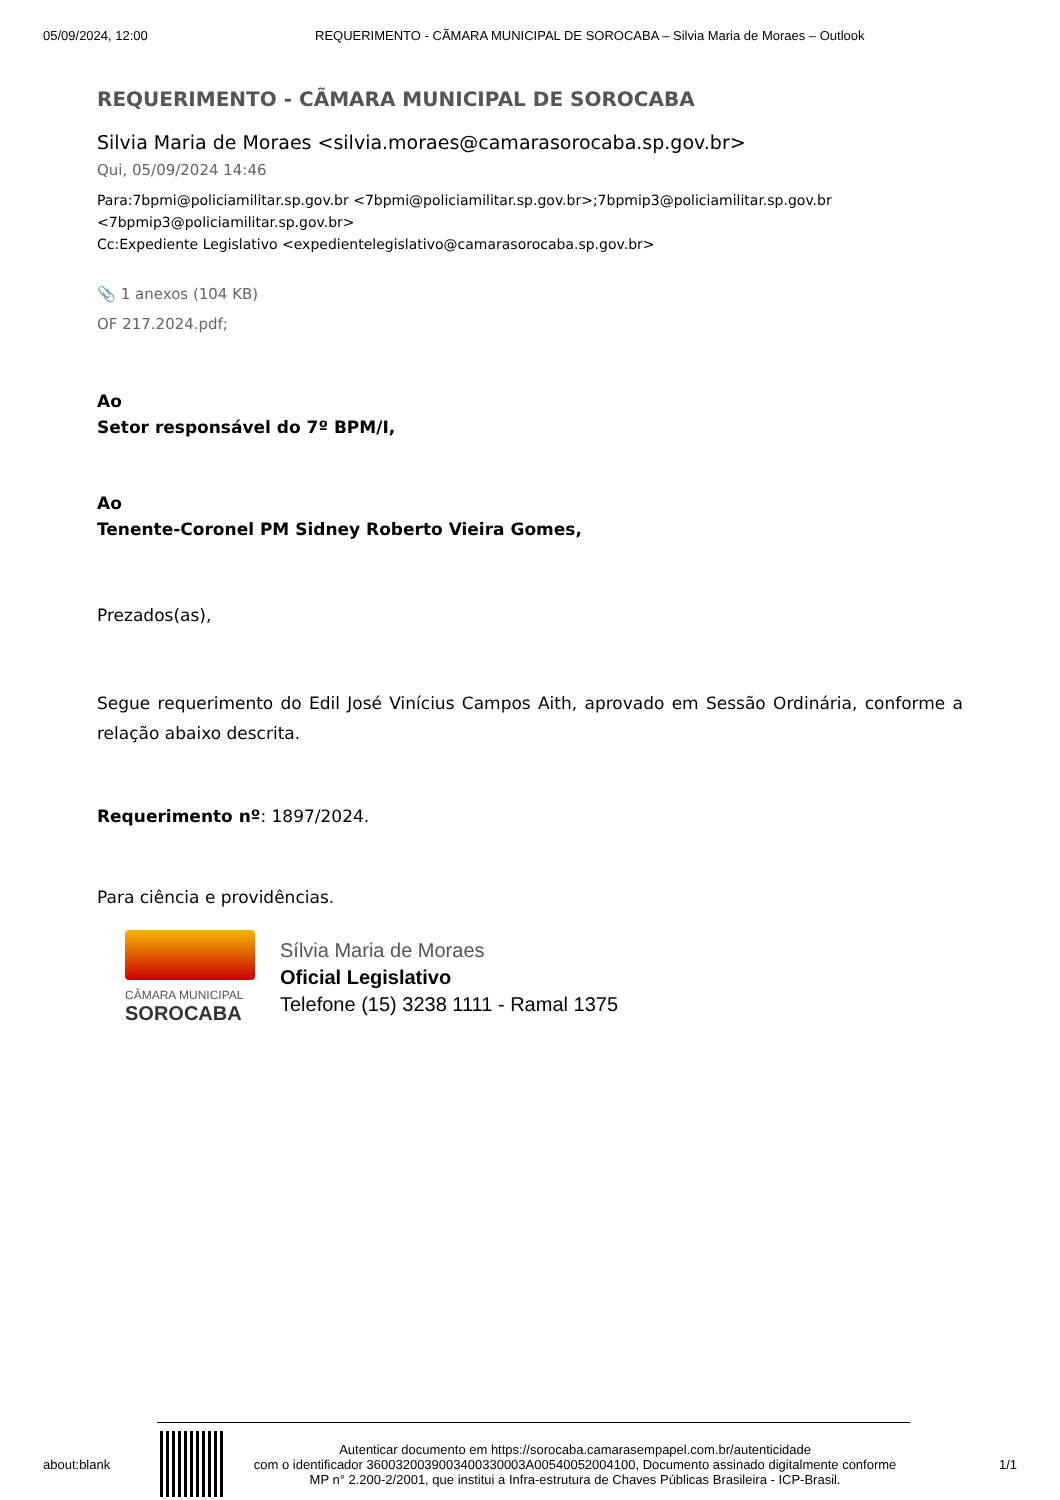05/09/2024, 12:00 REQUERIMENTO - CÃMARA MUNICIPAL DE SOROCABA – Silvia Maria de Moraes – Outlook
REQUERIMENTO - CÃMARA MUNICIPAL DE SOROCABA
Silvia Maria de Moraes <silvia.moraes@camarasorocaba.sp.gov.br>
Qui, 05/09/2024 14:46
Para:7bpmi@policiamilitar.sp.gov.br <7bpmi@policiamilitar.sp.gov.br>;7bpmip3@policiamilitar.sp.gov.br <7bpmip3@policiamilitar.sp.gov.br>
Cc:Expediente Legislativo <expedientelegislativo@camarasorocaba.sp.gov.br>
📎 1 anexos (104 KB)
OF 217.2024.pdf;
Ao
Setor responsável do 7º BPM/I,
Ao
Tenente-Coronel PM Sidney Roberto Vieira Gomes,
Prezados(as),
Segue requerimento do Edil José Vinícius Campos Aith, aprovado em Sessão Ordinária, conforme a relação abaixo descrita.
Requerimento nº: 1897/2024.
Para ciência e providências.
CÂMARA MUNICIPAL
SOROCABA
Sílvia Maria de Moraes
Oficial Legislativo
Telefone (15) 3238 1111 - Ramal 1375
about:blank
Autenticar documento em https://sorocaba.camarasempapel.com.br/autenticidade
com o identificador 3600320039003400330003A00540052004100, Documento assinado digitalmente conforme MP n° 2.200-2/2001, que institui a Infra-estrutura de Chaves Públicas Brasileira - ICP-Brasil.
1/1